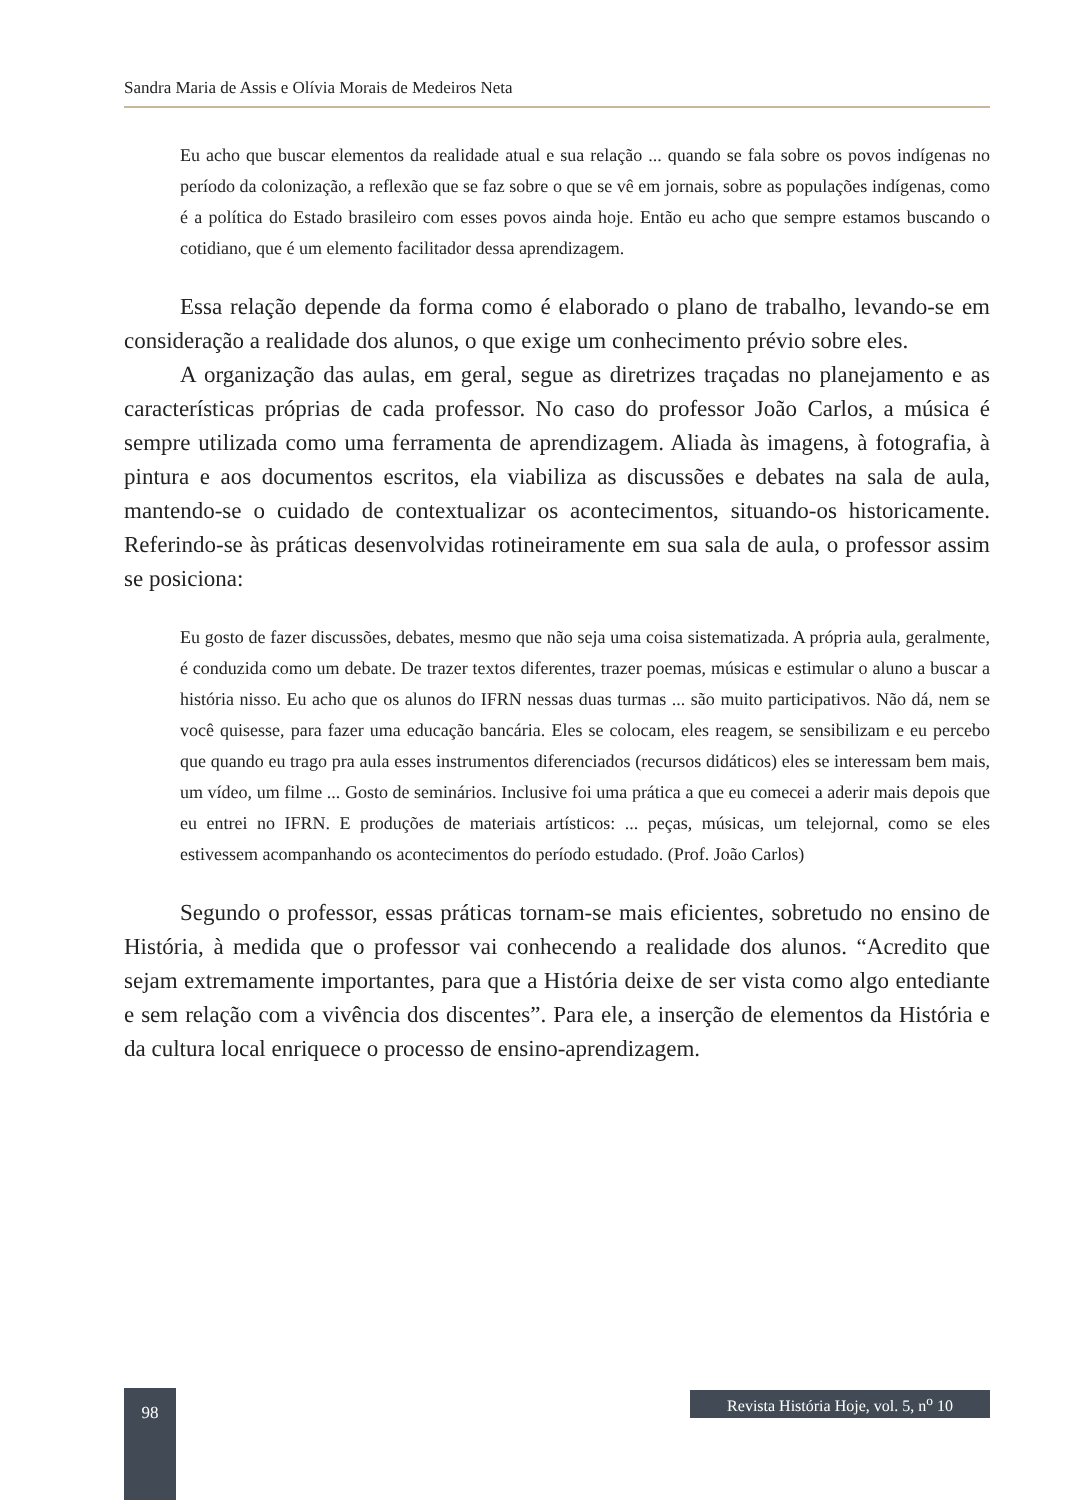Sandra Maria de Assis e Olívia Morais de Medeiros Neta
Eu acho que buscar elementos da realidade atual e sua relação ... quando se fala sobre os povos indígenas no período da colonização, a reflexão que se faz sobre o que se vê em jornais, sobre as populações indígenas, como é a política do Estado brasileiro com esses povos ainda hoje. Então eu acho que sempre estamos buscando o cotidiano, que é um elemento facilitador dessa aprendizagem.
Essa relação depende da forma como é elaborado o plano de trabalho, levando-se em consideração a realidade dos alunos, o que exige um conhecimento prévio sobre eles.
A organização das aulas, em geral, segue as diretrizes traçadas no planejamento e as características próprias de cada professor. No caso do professor João Carlos, a música é sempre utilizada como uma ferramenta de aprendizagem. Aliada às imagens, à fotografia, à pintura e aos documentos escritos, ela viabiliza as discussões e debates na sala de aula, mantendo-se o cuidado de contextualizar os acontecimentos, situando-os historicamente. Referindo-se às práticas desenvolvidas rotineiramente em sua sala de aula, o professor assim se posiciona:
Eu gosto de fazer discussões, debates, mesmo que não seja uma coisa sistematizada. A própria aula, geralmente, é conduzida como um debate. De trazer textos diferentes, trazer poemas, músicas e estimular o aluno a buscar a história nisso. Eu acho que os alunos do IFRN nessas duas turmas ... são muito participativos. Não dá, nem se você quisesse, para fazer uma educação bancária. Eles se colocam, eles reagem, se sensibilizam e eu percebo que quando eu trago pra aula esses instrumentos diferenciados (recursos didáticos) eles se interessam bem mais, um vídeo, um filme ... Gosto de seminários. Inclusive foi uma prática a que eu comecei a aderir mais depois que eu entrei no IFRN. E produções de materiais artísticos: ... peças, músicas, um telejornal, como se eles estivessem acompanhando os acontecimentos do período estudado. (Prof. João Carlos)
Segundo o professor, essas práticas tornam-se mais eficientes, sobretudo no ensino de História, à medida que o professor vai conhecendo a realidade dos alunos. “Acredito que sejam extremamente importantes, para que a História deixe de ser vista como algo entediante e sem relação com a vivência dos discentes”. Para ele, a inserção de elementos da História e da cultura local enriquece o processo de ensino-aprendizagem.
98
Revista História Hoje, vol. 5, n<sup>o</sup> 10